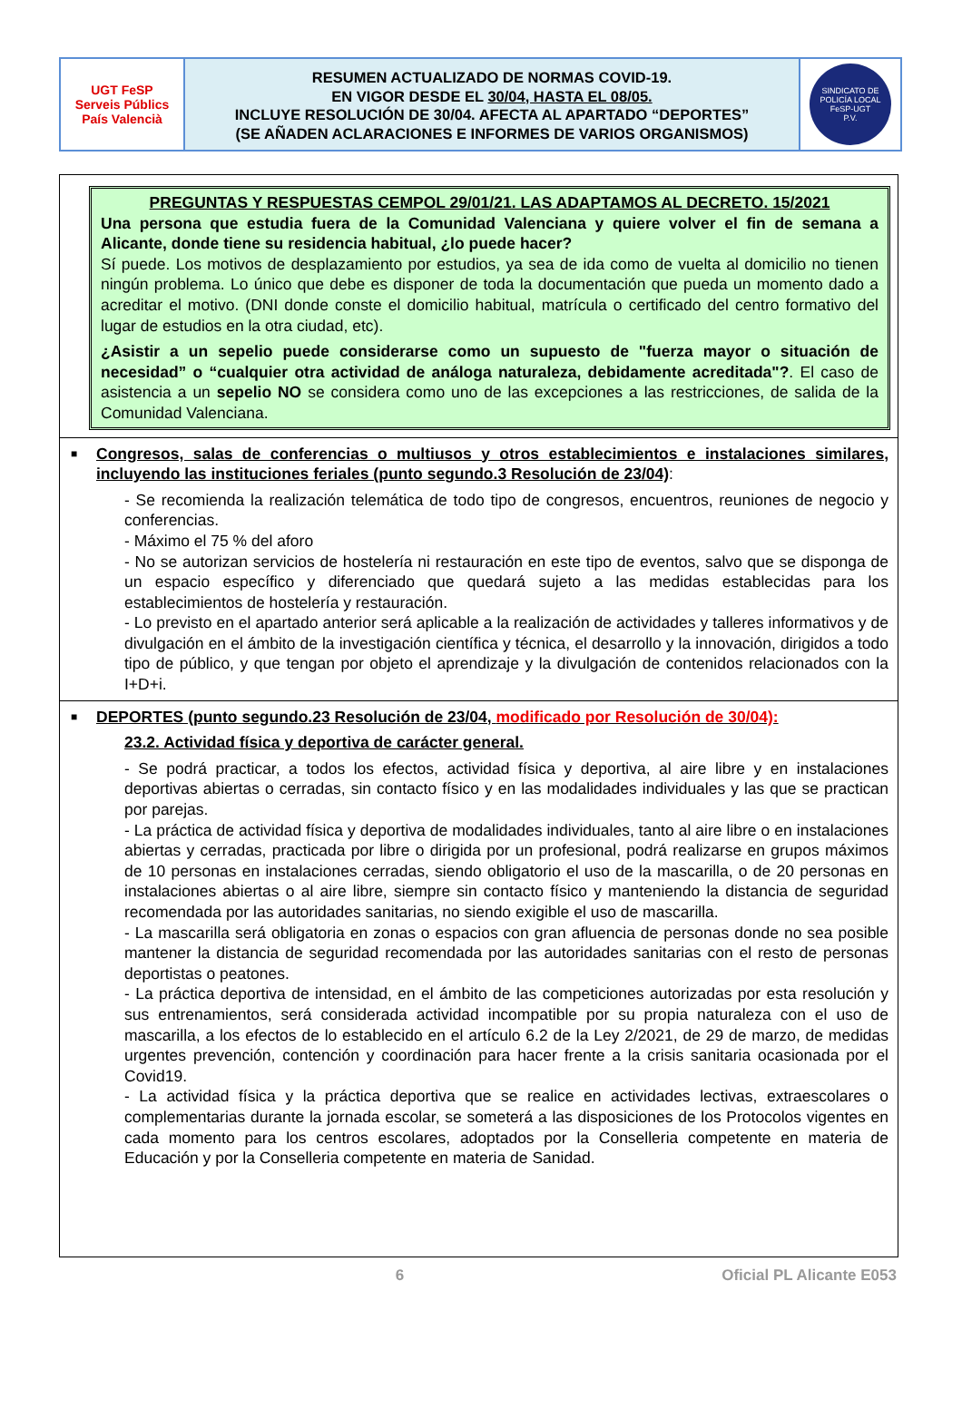UGT FeSP
Serveis Públics
País Valencià
RESUMEN ACTUALIZADO DE NORMAS COVID-19.
EN VIGOR DESDE EL 30/04, HASTA EL 08/05.
INCLUYE RESOLUCIÓN DE 30/04. AFECTA AL APARTADO “DEPORTES”
(SE AÑADEN ACLARACIONES E INFORMES DE VARIOS ORGANISMOS)
SINDICATO DE POLICÍA LOCAL
FeSP-UGT
P.V.
PREGUNTAS Y RESPUESTAS CEMPOL 29/01/21. LAS ADAPTAMOS AL DECRETO. 15/2021
Una persona que estudia fuera de la Comunidad Valenciana y quiere volver el fin de semana a Alicante, donde tiene su residencia habitual, ¿lo puede hacer?
Sí puede. Los motivos de desplazamiento por estudios, ya sea de ida como de vuelta al domicilio no tienen ningún problema. Lo único que debe es disponer de toda la documentación que pueda un momento dado a acreditar el motivo. (DNI donde conste el domicilio habitual, matrícula o certificado del centro formativo del lugar de estudios en la otra ciudad, etc).
¿Asistir a un sepelio puede considerarse como un supuesto de "fuerza mayor o situación de necesidad” o “cualquier otra actividad de análoga naturaleza, debidamente acreditada"?. El caso de asistencia a un sepelio NO se considera como uno de las excepciones a las restricciones, de salida de la Comunidad Valenciana.
■
Congresos, salas de conferencias o multiusos y otros establecimientos e instalaciones similares, incluyendo las instituciones feriales (punto segundo.3 Resolución de 23/04):
- Se recomienda la realización telemática de todo tipo de congresos, encuentros, reuniones de negocio y conferencias.
- Máximo el 75 % del aforo
- No se autorizan servicios de hostelería ni restauración en este tipo de eventos, salvo que se disponga de un espacio específico y diferenciado que quedará sujeto a las medidas establecidas para los establecimientos de hostelería y restauración.
- Lo previsto en el apartado anterior será aplicable a la realización de actividades y talleres informativos y de divulgación en el ámbito de la investigación científica y técnica, el desarrollo y la innovación, dirigidos a todo tipo de público, y que tengan por objeto el aprendizaje y la divulgación de contenidos relacionados con la I+D+i.
■
DEPORTES (punto segundo.23 Resolución de 23/04, modificado por Resolución de 30/04):
23.2. Actividad física y deportiva de carácter general.
- Se podrá practicar, a todos los efectos, actividad física y deportiva, al aire libre y en instalaciones deportivas abiertas o cerradas, sin contacto físico y en las modalidades individuales y las que se practican por parejas.
- La práctica de actividad física y deportiva de modalidades individuales, tanto al aire libre o en instalaciones abiertas y cerradas, practicada por libre o dirigida por un profesional, podrá realizarse en grupos máximos de 10 personas en instalaciones cerradas, siendo obligatorio el uso de la mascarilla, o de 20 personas en instalaciones abiertas o al aire libre, siempre sin contacto físico y manteniendo la distancia de seguridad recomendada por las autoridades sanitarias, no siendo exigible el uso de mascarilla.
- La mascarilla será obligatoria en zonas o espacios con gran afluencia de personas donde no sea posible mantener la distancia de seguridad recomendada por las autoridades sanitarias con el resto de personas deportistas o peatones.
- La práctica deportiva de intensidad, en el ámbito de las competiciones autorizadas por esta resolución y sus entrenamientos, será considerada actividad incompatible por su propia naturaleza con el uso de mascarilla, a los efectos de lo establecido en el artículo 6.2 de la Ley 2/2021, de 29 de marzo, de medidas urgentes prevención, contención y coordinación para hacer frente a la crisis sanitaria ocasionada por el Covid19.
- La actividad física y la práctica deportiva que se realice en actividades lectivas, extraescolares o complementarias durante la jornada escolar, se someterá a las disposiciones de los Protocolos vigentes en cada momento para los centros escolares, adoptados por la Conselleria competente en materia de Educación y por la Conselleria competente en materia de Sanidad.
6 Oficial PL Alicante E053